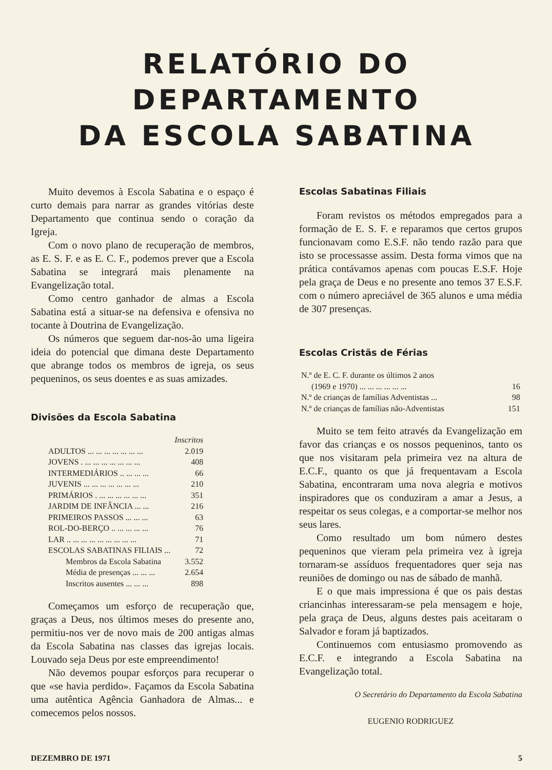RELATÓRIO DO DEPARTAMENTO
DA ESCOLA SABATINA
Muito devemos à Escola Sabatina e o espaço é curto demais para narrar as grandes vitórias deste Departamento que continua sendo o coração da Igreja.
Com o novo plano de recuperação de membros, as E. S. F. e as E. C. F., podemos prever que a Escola Sabatina se integrará mais plenamente na Evangelização total.
Como centro ganhador de almas a Escola Sabatina está a situar-se na defensiva e ofensiva no tocante à Doutrina de Evangelização.
Os números que seguem dar-nos-ão uma ligeira ideia do potencial que dimana deste Departamento que abrange todos os membros de igreja, os seus pequeninos, os seus doentes e as suas amizades.
Divisões da Escola Sabatina
| | Inscritos |
| ADULTOS ... ... ... ... ... ... ... | 2.019 |
| JOVENS . ... ... ... ... ... ... ... | 408 |
| INTERMEDIÁRIOS .. ... ... ... | 66 |
| JUVENIS ... ... ... ... ... ... ... | 210 |
| PRIMÁRIOS . ... ... ... ... ... ... | 351 |
| JARDIM DE INFÂNCIA ... ... | 216 |
| PRIMEIROS PASSOS ... ... ... | 63 |
| ROL-DO-BERÇO .. ... ... ... ... | 76 |
| LAR .. ... ... ... ... ... ... ... ... | 71 |
| ESCOLAS SABATINAS FILIAIS ... | 72 |
| Membros da Escola Sabatina | 3.552 |
| Média de presenças ... ... ... | 2.654 |
| Inscritos ausentes ... ... ... | 898 |
Começamos um esforço de recuperação que, graças a Deus, nos últimos meses do presente ano, permitiu-nos ver de novo mais de 200 antigas almas da Escola Sabatina nas classes das igrejas locais. Louvado seja Deus por este empreendimento!
Não devemos poupar esforços para recuperar o que «se havia perdido». Façamos da Escola Sabatina uma autêntica Agência Ganhadora de Almas... e comecemos pelos nossos.
Escolas Sabatinas Filiais
Foram revistos os métodos empregados para a formação de E. S. F. e reparamos que certos grupos funcionavam como E.S.F. não tendo razão para que isto se processasse assim. Desta forma vimos que na prática contávamos apenas com poucas E.S.F. Hoje pela graça de Deus e no presente ano temos 37 E.S.F. com o número apreciável de 365 alunos e uma média de 307 presenças.
Escolas Cristãs de Férias
| N.º de E. C. F. durante os últimos 2 anos (1969 e 1970) ... ... ... ... ... ... | 16 |
| N.º de crianças de famílias Adventistas ... | 98 |
| N.º de crianças de famílias não-Adventistas | 151 |
Muito se tem feito através da Evangelização em favor das crianças e os nossos pequeninos, tanto os que nos visitaram pela primeira vez na altura de E.C.F., quanto os que já frequentavam a Escola Sabatina, encontraram uma nova alegria e motivos inspiradores que os conduziram a amar a Jesus, a respeitar os seus colegas, e a comportar-se melhor nos seus lares.
Como resultado um bom número destes pequeninos que vieram pela primeira vez à igreja tornaram-se assíduos frequentadores quer seja nas reuniões de domingo ou nas de sábado de manhã.
E o que mais impressiona é que os pais destas criancinhas interessaram-se pela mensagem e hoje, pela graça de Deus, alguns destes pais aceitaram o Salvador e foram já baptizados.
Continuemos com entusiasmo promovendo as E.C.F. e integrando a Escola Sabatina na Evangelização total.
O Secretário do Departamento da Escola Sabatina
EUGENIO RODRIGUEZ
DEZEMBRO DE 1971 5